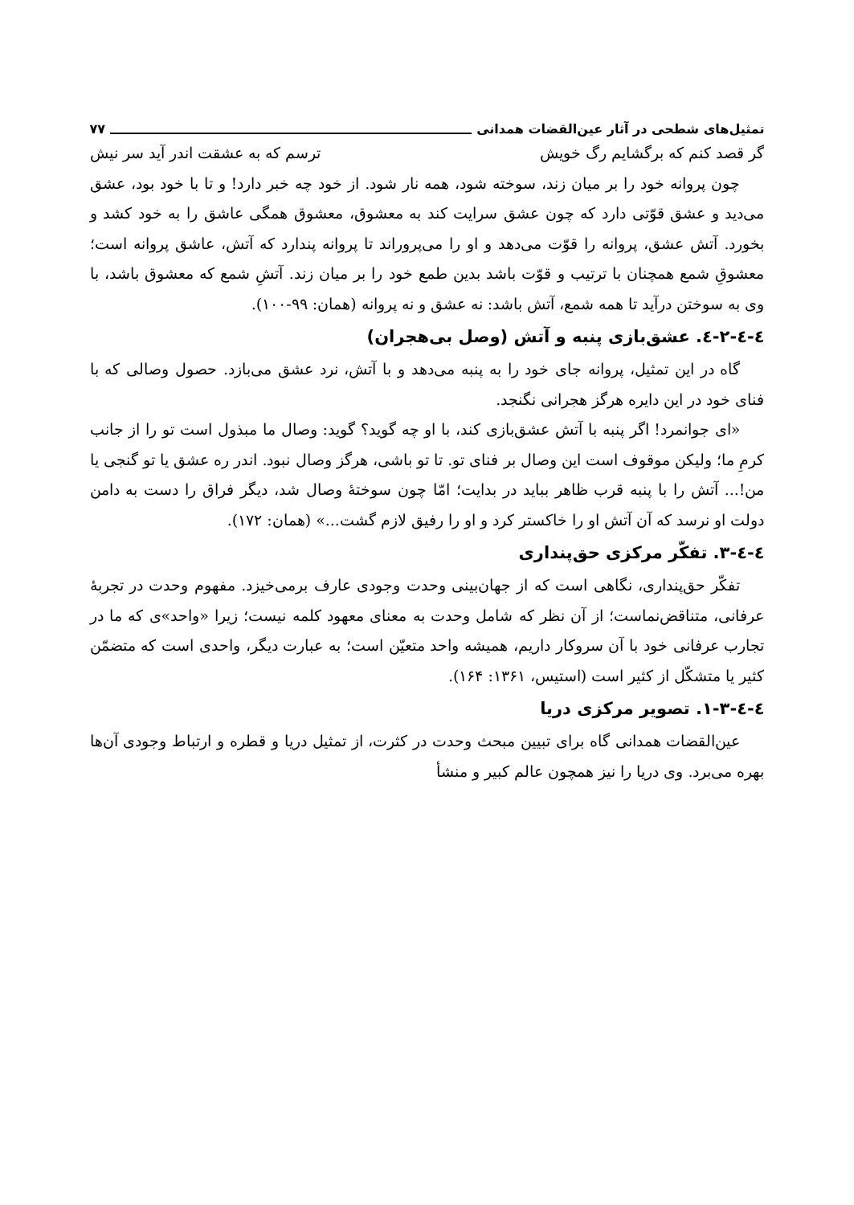تمثیل‌های شطحی در آثار عین‌القضات همدانی ۷۷
گر قصد کنم که برگشایم رگ خویش ترسم که به عشقت اندر آید سر نیش
چون پروانه خود را بر میان زند، سوخته شود، همه نار شود. از خود چه خبر دارد! و تا با خود بود، عشق می‌دید و عشق قوّتی دارد که چون عشق سرایت کند به معشوق، معشوق همگی عاشق را به خود کشد و بخورد. آتش عشق، پروانه را قوّت می‌دهد و او را می‌پروراند تا پروانه پندارد که آتش، عاشق پروانه است؛ معشوقِ شمع همچنان با ترتیب و قوّت باشد بدین طمع خود را بر میان زند. آتشِ شمع که معشوق باشد، با وی به سوختن درآید تا همه شمع، آتش باشد: نه عشق و نه پروانه (همان: ۹۹-۱۰۰).
٤-٤-٢-٤. عشق‌بازی پنبه و آتش (وصل بی‌هجران)
گاه در این تمثیل، پروانه جای خود را به پنبه می‌دهد و با آتش، نرد عشق می‌بازد. حصول وصالی که با فنای خود در این دایره هرگز هجرانی نگنجد.
«ای جوانمرد! اگر پنبه با آتش عشق‌بازی کند، با او چه گوید؟ گوید: وصال ما مبذول است تو را از جانب کرمِ ما؛ ولیکن موقوف است این وصال بر فنای تو. تا تو باشی، هرگز وصال نبود. اندر ره عشق یا تو گنجی یا من!... آتش را با پنبه قرب ظاهر بباید در بدایت؛ امّا چون سوختهٔ وصال شد، دیگر فراق را دست به دامن دولت او نرسد که آن آتش او را خاکستر کرد و او را رفیق لازم گشت...» (همان: ۱۷۲).
٤-٤-٣. تفکّر مرکزی حق‌پنداری
تفکّر حق‌پنداری، نگاهی است که از جهان‌بینی وحدت وجودی عارف برمی‌خیزد. مفهوم وحدت در تجربهٔ عرفانی، متناقض‌نماست؛ از آن نظر که شامل وحدت به معنای معهود کلمه نیست؛ زیرا «واحد»ی که ما در تجارب عرفانی خود با آن سروکار داریم، همیشه واحد متعیّن است؛ به عبارت دیگر، واحدی است که متضمّن کثیر یا متشکّل از کثیر است (استیس، ۱۳۶۱: ۱۶۴).
٤-٤-٣-١. تصویر مرکزی دریا
عین‌القضات همدانی گاه برای تبیین مبحث وحدت در کثرت، از تمثیل دریا و قطره و ارتباط وجودی آن‌ها بهره می‌برد. وی دریا را نیز همچون عالم کبیر و منشأ